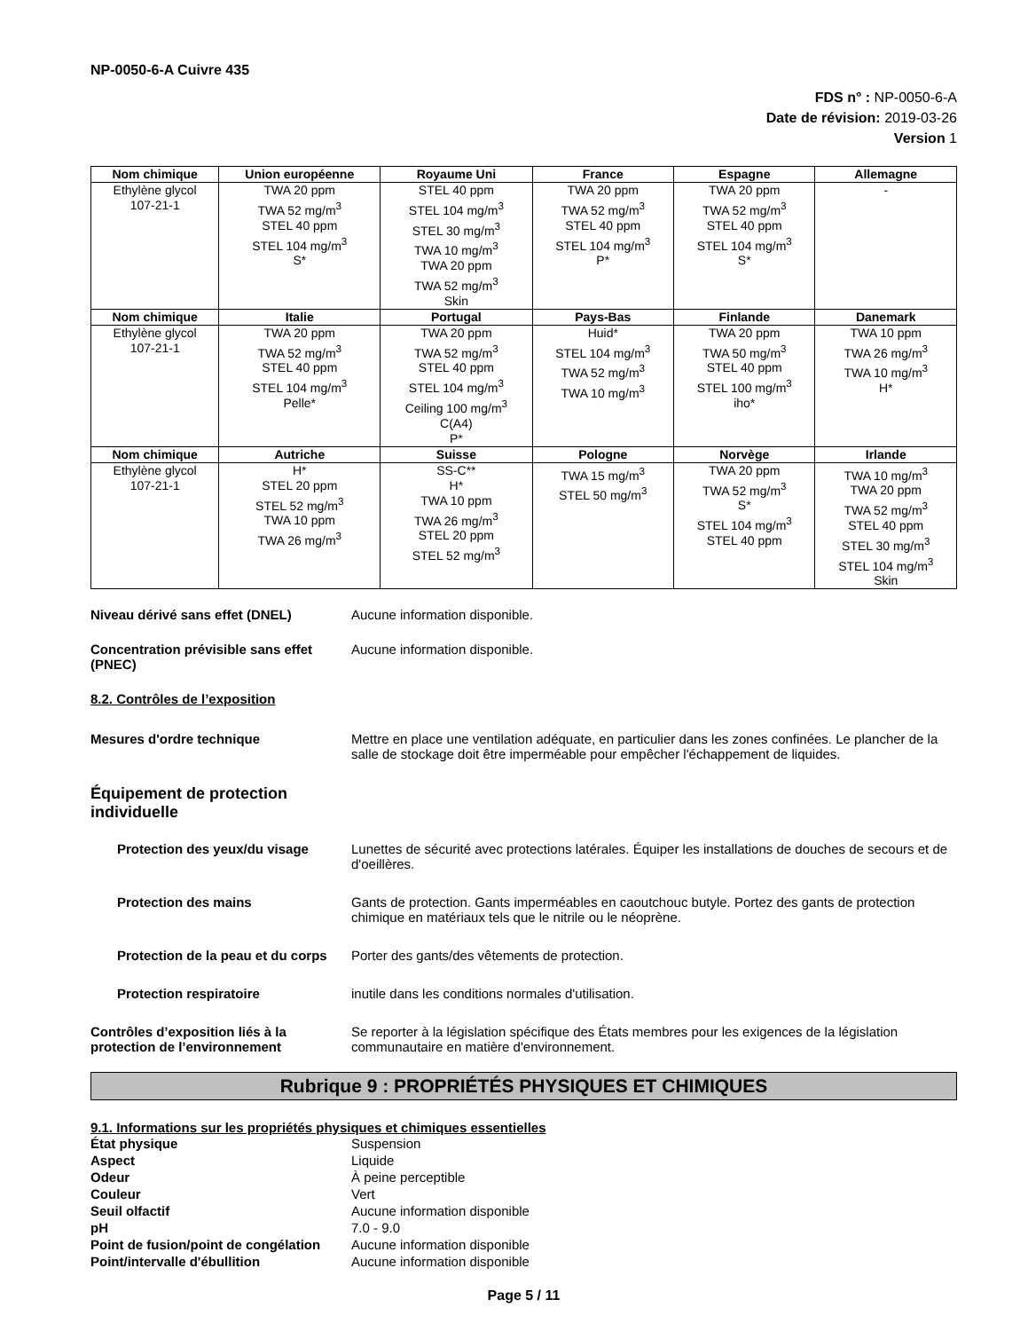NP-0050-6-A Cuivre 435
FDS n° : NP-0050-6-A
Date de révision: 2019-03-26
Version 1
| Nom chimique | Union européenne | Royaume Uni | France | Espagne | Allemagne |
| --- | --- | --- | --- | --- | --- |
| Ethylène glycol 107-21-1 | TWA 20 ppm TWA 52 mg/m<sup>3</sup> STEL 40 ppm STEL 104 mg/m<sup>3</sup> S* | STEL 40 ppm STEL 104 mg/m<sup>3</sup> STEL 30 mg/m<sup>3</sup> TWA 10 mg/m<sup>3</sup> TWA 20 ppm TWA 52 mg/m<sup>3</sup> Skin | TWA 20 ppm TWA 52 mg/m<sup>3</sup> STEL 40 ppm STEL 104 mg/m<sup>3</sup> P* | TWA 20 ppm TWA 52 mg/m<sup>3</sup> STEL 40 ppm STEL 104 mg/m<sup>3</sup> S* | - |
| Nom chimique | Italie | Portugal | Pays-Bas | Finlande | Danemark |
| Ethylène glycol 107-21-1 | TWA 20 ppm TWA 52 mg/m<sup>3</sup> STEL 40 ppm STEL 104 mg/m<sup>3</sup> Pelle* | TWA 20 ppm TWA 52 mg/m<sup>3</sup> STEL 40 ppm STEL 104 mg/m<sup>3</sup> Ceiling 100 mg/m<sup>3</sup> C(A4) P* | Huid* STEL 104 mg/m<sup>3</sup> TWA 52 mg/m<sup>3</sup> TWA 10 mg/m<sup>3</sup> | TWA 20 ppm TWA 50 mg/m<sup>3</sup> STEL 40 ppm STEL 100 mg/m<sup>3</sup> iho* | TWA 10 ppm TWA 26 mg/m<sup>3</sup> TWA 10 mg/m<sup>3</sup> H* |
| Nom chimique | Autriche | Suisse | Pologne | Norvège | Irlande |
| Ethylène glycol 107-21-1 | H* STEL 20 ppm STEL 52 mg/m<sup>3</sup> TWA 10 ppm TWA 26 mg/m<sup>3</sup> | SS-C** H* TWA 10 ppm TWA 26 mg/m<sup>3</sup> STEL 20 ppm STEL 52 mg/m<sup>3</sup> | TWA 15 mg/m<sup>3</sup> STEL 50 mg/m<sup>3</sup> | TWA 20 ppm TWA 52 mg/m<sup>3</sup> S* STEL 104 mg/m<sup>3</sup> STEL 40 ppm | TWA 10 mg/m<sup>3</sup> TWA 20 ppm TWA 52 mg/m<sup>3</sup> STEL 40 ppm STEL 30 mg/m<sup>3</sup> STEL 104 mg/m<sup>3</sup> Skin |
Niveau dérivé sans effet (DNEL) Aucune information disponible.
Concentration prévisible sans effet (PNEC)
Aucune information disponible.
8.2. Contrôles de l’exposition
Mesures d'ordre technique Mettre en place une ventilation adéquate, en particulier dans les zones confinées. Le plancher de la salle de stockage doit être imperméable pour empêcher l'échappement de liquides.
Équipement de protection
individuelle
Protection des yeux/du visage Lunettes de sécurité avec protections latérales. Équiper les installations de douches de secours et de d'oeillères.
Protection des mains Gants de protection. Gants imperméables en caoutchouc butyle. Portez des gants de protection chimique en matériaux tels que le nitrile ou le néoprène.
Protection de la peau et du corps
Porter des gants/des vêtements de protection.
Protection respiratoire inutile dans les conditions normales d'utilisation.
Contrôles d’exposition liés à la protection de l’environnement
Se reporter à la législation spécifique des États membres pour les exigences de la législation communautaire en matière d'environnement.
Rubrique 9 : PROPRIÉTÉS PHYSIQUES ET CHIMIQUES
9.1. Informations sur les propriétés physiques et chimiques essentielles
| État physique | Suspension |
| Aspect | Liquide |
| Odeur | À peine perceptible |
| Couleur | Vert |
| Seuil olfactif | Aucune information disponible |
| pH | 7.0 - 9.0 |
| Point de fusion/point de congélation | Aucune information disponible |
| Point/intervalle d'ébullition | Aucune information disponible |
Page 5 / 11